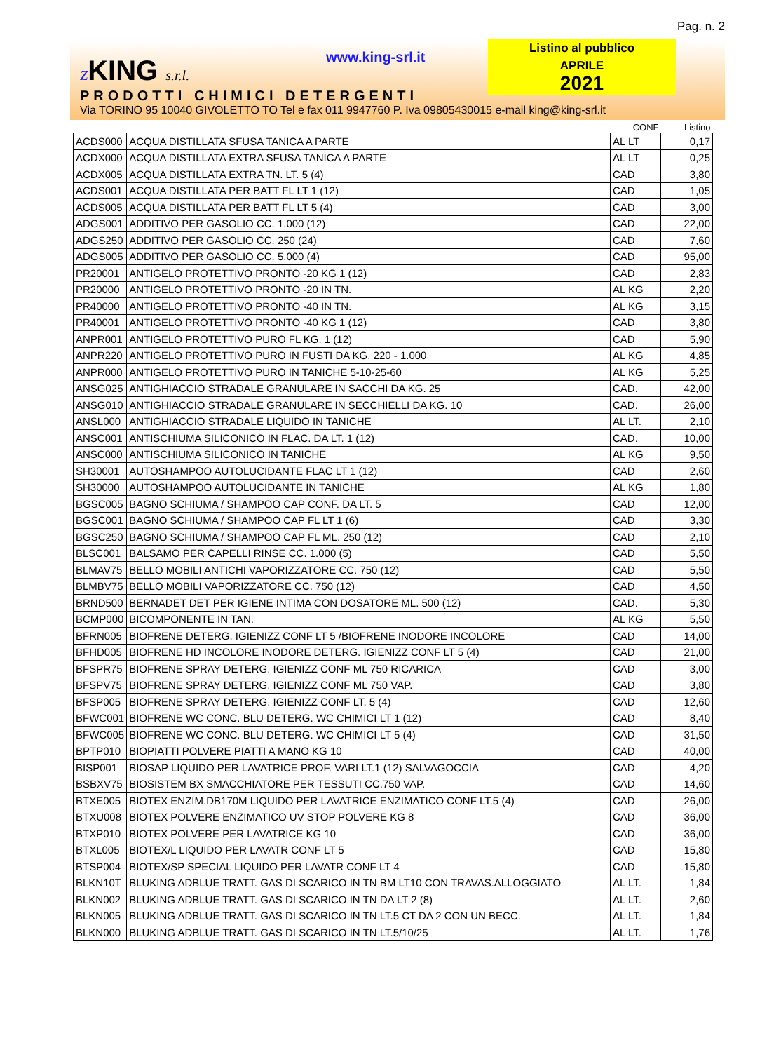Pag. n. 2
ZKING s.r.l. www.king-srl.it
Listino al pubblico
APRILE
2021
PRODOTTI CHIMICI DETERGENTI
Via TORINO 95 10040 GIVOLETTO TO Tel e fax 011 9947760 P. Iva 09805430015 e-mail king@king-srl.it
| | | CONF | Listino |
| --- | --- | --- | --- |
| ACDS000 | ACQUA DISTILLATA SFUSA TANICA A PARTE | AL LT | 0,17 |
| ACDX000 | ACQUA DISTILLATA EXTRA SFUSA TANICA A PARTE | AL LT | 0,25 |
| ACDX005 | ACQUA DISTILLATA EXTRA TN. LT. 5 (4) | CAD | 3,80 |
| ACDS001 | ACQUA DISTILLATA PER BATT FL LT 1 (12) | CAD | 1,05 |
| ACDS005 | ACQUA DISTILLATA PER BATT FL LT 5 (4) | CAD | 3,00 |
| ADGS001 | ADDITIVO PER GASOLIO CC. 1.000 (12) | CAD | 22,00 |
| ADGS250 | ADDITIVO PER GASOLIO CC. 250 (24) | CAD | 7,60 |
| ADGS005 | ADDITIVO PER GASOLIO CC. 5.000 (4) | CAD | 95,00 |
| PR20001 | ANTIGELO PROTETTIVO PRONTO -20 KG 1 (12) | CAD | 2,83 |
| PR20000 | ANTIGELO PROTETTIVO PRONTO -20 IN TN. | AL KG | 2,20 |
| PR40000 | ANTIGELO PROTETTIVO PRONTO -40 IN TN. | AL KG | 3,15 |
| PR40001 | ANTIGELO PROTETTIVO PRONTO -40 KG 1 (12) | CAD | 3,80 |
| ANPR001 | ANTIGELO PROTETTIVO PURO FL KG. 1 (12) | CAD | 5,90 |
| ANPR220 | ANTIGELO PROTETTIVO PURO IN FUSTI DA KG. 220 - 1.000 | AL KG | 4,85 |
| ANPR000 | ANTIGELO PROTETTIVO PURO IN TANICHE 5-10-25-60 | AL KG | 5,25 |
| ANSG025 | ANTIGHIACCIO STRADALE GRANULARE IN SACCHI DA KG. 25 | CAD. | 42,00 |
| ANSG010 | ANTIGHIACCIO STRADALE GRANULARE IN SECCHIELLI DA KG. 10 | CAD. | 26,00 |
| ANSL000 | ANTIGHIACCIO STRADALE LIQUIDO IN TANICHE | AL LT. | 2,10 |
| ANSC001 | ANTISCHIUMA SILICONICO IN FLAC. DA LT. 1 (12) | CAD. | 10,00 |
| ANSC000 | ANTISCHIUMA SILICONICO IN TANICHE | AL KG | 9,50 |
| SH30001 | AUTOSHAMPOO AUTOLUCIDANTE FLAC LT 1 (12) | CAD | 2,60 |
| SH30000 | AUTOSHAMPOO AUTOLUCIDANTE IN TANICHE | AL KG | 1,80 |
| BGSC005 | BAGNO SCHIUMA / SHAMPOO CAP CONF. DA LT. 5 | CAD | 12,00 |
| BGSC001 | BAGNO SCHIUMA / SHAMPOO CAP FL LT 1 (6) | CAD | 3,30 |
| BGSC250 | BAGNO SCHIUMA / SHAMPOO CAP FL ML. 250 (12) | CAD | 2,10 |
| BLSC001 | BALSAMO PER CAPELLI RINSE CC. 1.000 (5) | CAD | 5,50 |
| BLMAV75 | BELLO MOBILI ANTICHI VAPORIZZATORE CC. 750 (12) | CAD | 5,50 |
| BLMBV75 | BELLO MOBILI VAPORIZZATORE CC. 750 (12) | CAD | 4,50 |
| BRND500 | BERNADET DET PER IGIENE INTIMA CON DOSATORE ML. 500 (12) | CAD. | 5,30 |
| BCMP000 | BICOMPONENTE IN TAN. | AL KG | 5,50 |
| BFRN005 | BIOFRENE DETERG. IGIENIZZ CONF LT 5 /BIOFRENE INODORE INCOLORE | CAD | 14,00 |
| BFHD005 | BIOFRENE HD INCOLORE INODORE DETERG. IGIENIZZ CONF LT 5 (4) | CAD | 21,00 |
| BFSPR75 | BIOFRENE SPRAY DETERG. IGIENIZZ CONF ML 750 RICARICA | CAD | 3,00 |
| BFSPV75 | BIOFRENE SPRAY DETERG. IGIENIZZ CONF ML 750 VAP. | CAD | 3,80 |
| BFSP005 | BIOFRENE SPRAY DETERG. IGIENIZZ CONF LT. 5 (4) | CAD | 12,60 |
| BFWC001 | BIOFRENE WC CONC. BLU DETERG. WC CHIMICI LT 1 (12) | CAD | 8,40 |
| BFWC005 | BIOFRENE WC CONC. BLU DETERG. WC CHIMICI LT 5 (4) | CAD | 31,50 |
| BPTP010 | BIOPIATTI POLVERE PIATTI A MANO KG 10 | CAD | 40,00 |
| BISP001 | BIOSAP LIQUIDO PER LAVATRICE PROF. VARI LT.1 (12) SALVAGOCCIA | CAD | 4,20 |
| BSBXV75 | BIOSISTEM BX SMACCHIATORE PER TESSUTI CC.750 VAP. | CAD | 14,60 |
| BTXE005 | BIOTEX ENZIM.DB170M LIQUIDO PER LAVATRICE ENZIMATICO CONF LT.5 (4) | CAD | 26,00 |
| BTXU008 | BIOTEX POLVERE ENZIMATICO UV STOP POLVERE KG 8 | CAD | 36,00 |
| BTXP010 | BIOTEX POLVERE PER LAVATRICE KG 10 | CAD | 36,00 |
| BTXL005 | BIOTEX/L LIQUIDO PER LAVATR CONF LT 5 | CAD | 15,80 |
| BTSP004 | BIOTEX/SP SPECIAL LIQUIDO PER LAVATR CONF LT 4 | CAD | 15,80 |
| BLKN10T | BLUKING ADBLUE TRATT. GAS DI SCARICO IN TN BM LT10 CON TRAVAS.ALLOGGIATO | AL LT. | 1,84 |
| BLKN002 | BLUKING ADBLUE TRATT. GAS DI SCARICO IN TN DA LT 2 (8) | AL LT. | 2,60 |
| BLKN005 | BLUKING ADBLUE TRATT. GAS DI SCARICO IN TN LT.5 CT DA 2 CON UN BECC. | AL LT. | 1,84 |
| BLKN000 | BLUKING ADBLUE TRATT. GAS DI SCARICO IN TN LT.5/10/25 | AL LT. | 1,76 |